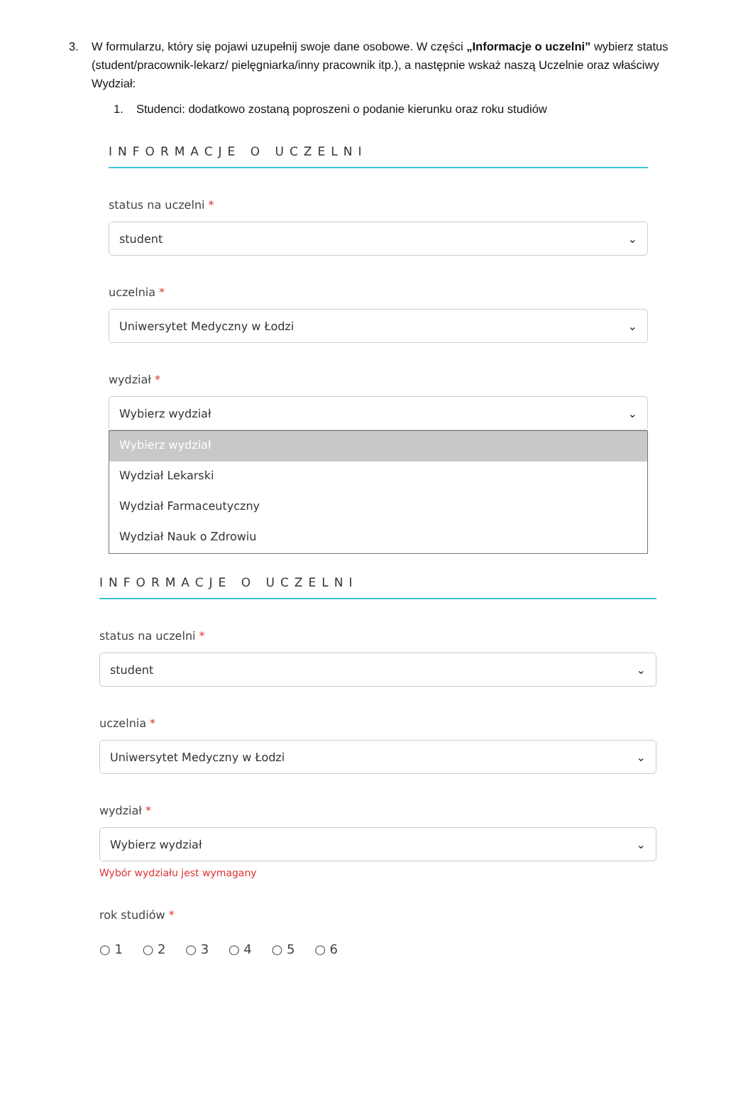3. W formularzu, który się pojawi uzupełnij swoje dane osobowe. W części „Informacje o uczelni” wybierz status (student/pracownik-lekarz/ pielęgniarka/inny pracownik itp.), a następnie wskaż naszą Uczelnie oraz właściwy Wydział:
1. Studenci: dodatkowo zostaną poproszeni o podanie kierunku oraz roku studiów
INFORMACJE O UCZELNI
status na uczelni *
student ⌄
uczelnia *
Uniwersytet Medyczny w Łodzi ⌄
wydział *
Wybierz wydział ⌄
Wybierz wydział
Wydział Lekarski
Wydział Farmaceutyczny
Wydział Nauk o Zdrowiu
INFORMACJE O UCZELNI
status na uczelni *
student ⌄
uczelnia *
Uniwersytet Medyczny w Łodzi ⌄
wydział *
Wybierz wydział ⌄
Wybór wydziału jest wymagany
rok studiów *
○ 1 ○ 2 ○ 3 ○ 4 ○ 5 ○ 6